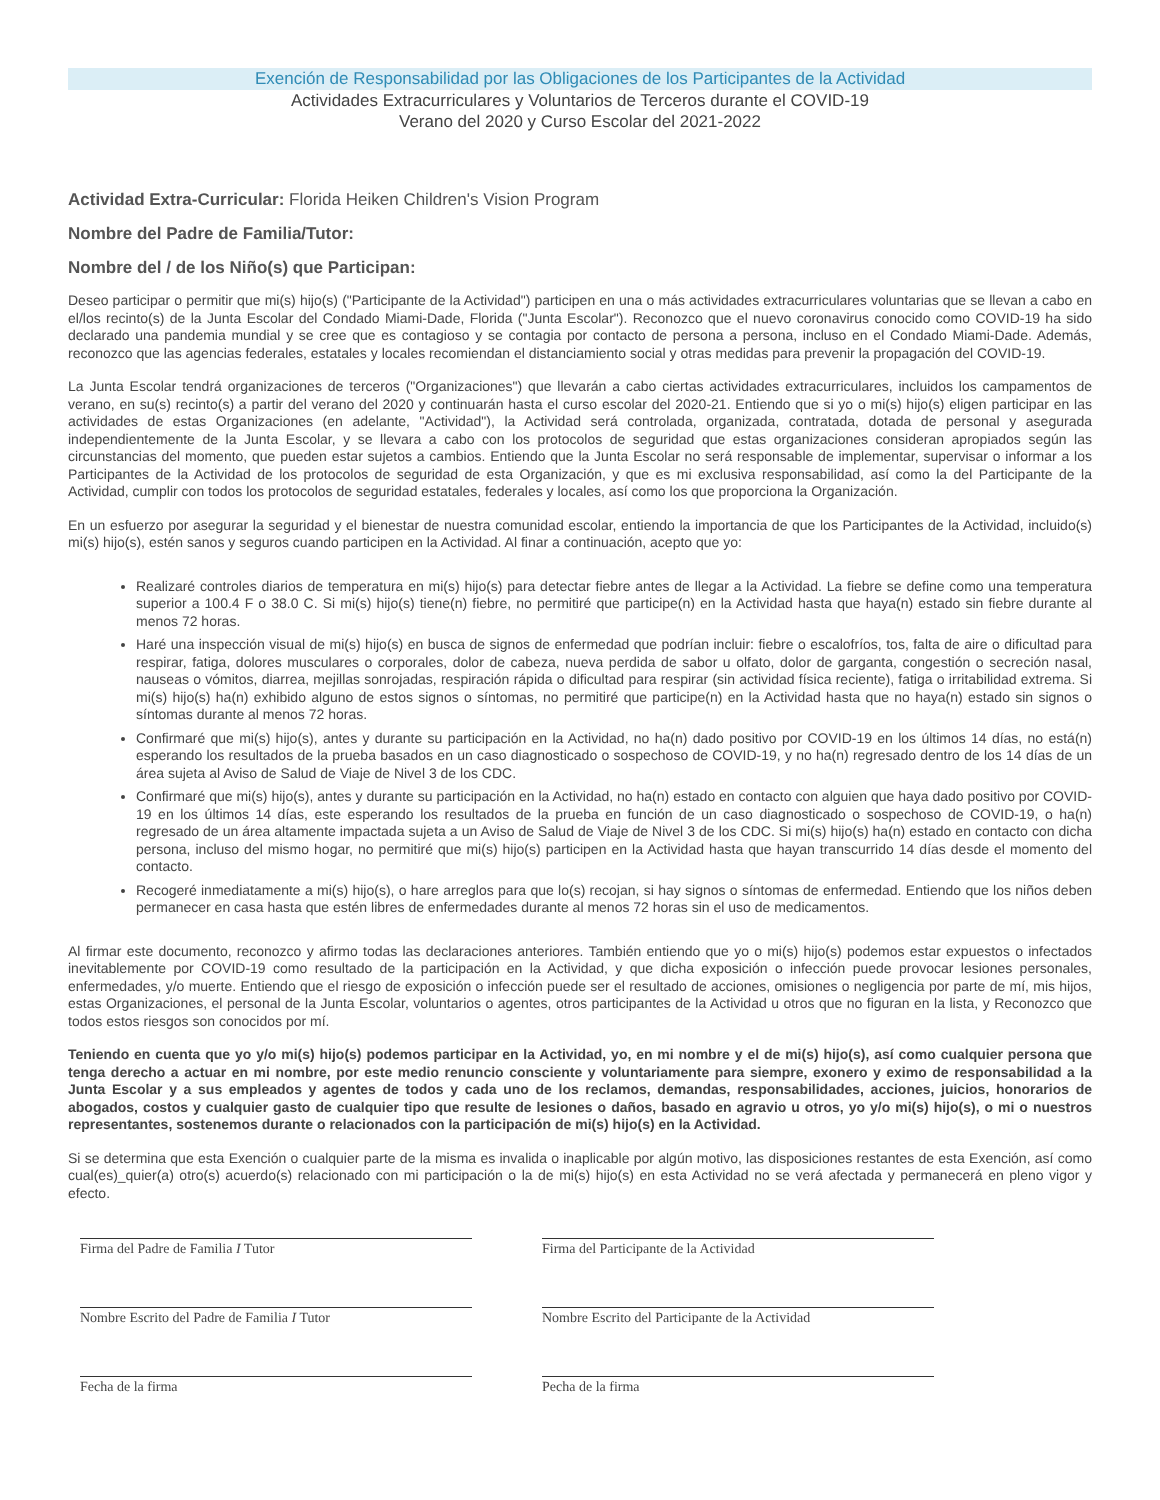Exención de Responsabilidad por las Obligaciones de los Participantes de la Actividad
Actividades Extracurriculares y Voluntarios de Terceros durante el COVID-19
Verano del 2020 y Curso Escolar del 2021-2022
Actividad Extra-Curricular: Florida Heiken Children's Vision Program
Nombre del Padre de Familia/Tutor:
Nombre del / de los Niño(s) que Participan:
Deseo participar o permitir que mi(s) hijo(s) ("Participante de la Actividad") participen en una o más actividades extracurriculares voluntarias que se llevan a cabo en el/los recinto(s) de la Junta Escolar del Condado Miami-Dade, Florida ("Junta Escolar"). Reconozco que el nuevo coronavirus conocido como COVID-19 ha sido declarado una pandemia mundial y se cree que es contagioso y se contagia por contacto de persona a persona, incluso en el Condado Miami-Dade. Además, reconozco que las agencias federales, estatales y locales recomiendan el distanciamiento social y otras medidas para prevenir la propagación del COVID-19.
La Junta Escolar tendrá organizaciones de terceros ("Organizaciones") que llevarán a cabo ciertas actividades extracurriculares, incluidos los campamentos de verano, en su(s) recinto(s) a partir del verano del 2020 y continuarán hasta el curso escolar del 2020-21. Entiendo que si yo o mi(s) hijo(s) eligen participar en las actividades de estas Organizaciones (en adelante, "Actividad"), la Actividad será controlada, organizada, contratada, dotada de personal y asegurada independientemente de la Junta Escolar, y se llevara a cabo con los protocolos de seguridad que estas organizaciones consideran apropiados según las circunstancias del momento, que pueden estar sujetos a cambios. Entiendo que la Junta Escolar no será responsable de implementar, supervisar o informar a los Participantes de la Actividad de los protocolos de seguridad de esta Organización, y que es mi exclusiva responsabilidad, así como la del Participante de la Actividad, cumplir con todos los protocolos de seguridad estatales, federales y locales, así como los que proporciona la Organización.
En un esfuerzo por asegurar la seguridad y el bienestar de nuestra comunidad escolar, entiendo la importancia de que los Participantes de la Actividad, incluido(s) mi(s) hijo(s), estén sanos y seguros cuando participen en la Actividad. Al finar a continuación, acepto que yo:
Realizaré controles diarios de temperatura en mi(s) hijo(s) para detectar fiebre antes de llegar a la Actividad. La fiebre se define como una temperatura superior a 100.4 F o 38.0 C. Si mi(s) hijo(s) tiene(n) fiebre, no permitiré que participe(n) en la Actividad hasta que haya(n) estado sin fiebre durante al menos 72 horas.
Haré una inspección visual de mi(s) hijo(s) en busca de signos de enfermedad que podrían incluir: fiebre o escalofríos, tos, falta de aire o dificultad para respirar, fatiga, dolores musculares o corporales, dolor de cabeza, nueva perdida de sabor u olfato, dolor de garganta, congestión o secreción nasal, nauseas o vómitos, diarrea, mejillas sonrojadas, respiración rápida o dificultad para respirar (sin actividad física reciente), fatiga o irritabilidad extrema. Si mi(s) hijo(s) ha(n) exhibido alguno de estos signos o síntomas, no permitiré que participe(n) en la Actividad hasta que no haya(n) estado sin signos o síntomas durante al menos 72 horas.
Confirmaré que mi(s) hijo(s), antes y durante su participación en la Actividad, no ha(n) dado positivo por COVID-19 en los últimos 14 días, no está(n) esperando los resultados de la prueba basados en un caso diagnosticado o sospechoso de COVID-19, y no ha(n) regresado dentro de los 14 días de un área sujeta al Aviso de Salud de Viaje de Nivel 3 de los CDC.
Confirmaré que mi(s) hijo(s), antes y durante su participación en la Actividad, no ha(n) estado en contacto con alguien que haya dado positivo por COVID-19 en los últimos 14 días, este esperando los resultados de la prueba en función de un caso diagnosticado o sospechoso de COVID-19, o ha(n) regresado de un área altamente impactada sujeta a un Aviso de Salud de Viaje de Nivel 3 de los CDC. Si mi(s) hijo(s) ha(n) estado en contacto con dicha persona, incluso del mismo hogar, no permitiré que mi(s) hijo(s) participen en la Actividad hasta que hayan transcurrido 14 días desde el momento del contacto.
Recogeré inmediatamente a mi(s) hijo(s), o hare arreglos para que lo(s) recojan, si hay signos o síntomas de enfermedad. Entiendo que los niños deben permanecer en casa hasta que estén libres de enfermedades durante al menos 72 horas sin el uso de medicamentos.
Al firmar este documento, reconozco y afirmo todas las declaraciones anteriores. También entiendo que yo o mi(s) hijo(s) podemos estar expuestos o infectados inevitablemente por COVID-19 como resultado de la participación en la Actividad, y que dicha exposición o infección puede provocar lesiones personales, enfermedades, y/o muerte. Entiendo que el riesgo de exposición o infección puede ser el resultado de acciones, omisiones o negligencia por parte de mí, mis hijos, estas Organizaciones, el personal de la Junta Escolar, voluntarios o agentes, otros participantes de la Actividad u otros que no figuran en la lista, y Reconozco que todos estos riesgos son conocidos por mí.
Teniendo en cuenta que yo y/o mi(s) hijo(s) podemos participar en la Actividad, yo, en mi nombre y el de mi(s) hijo(s), así como cualquier persona que tenga derecho a actuar en mi nombre, por este medio renuncio consciente y voluntariamente para siempre, exonero y eximo de responsabilidad a la Junta Escolar y a sus empleados y agentes de todos y cada uno de los reclamos, demandas, responsabilidades, acciones, juicios, honorarios de abogados, costos y cualquier gasto de cualquier tipo que resulte de lesiones o daños, basado en agravio u otros, yo y/o mi(s) hijo(s), o mi o nuestros representantes, sostenemos durante o relacionados con la participación de mi(s) hijo(s) en la Actividad.
Si se determina que esta Exención o cualquier parte de la misma es invalida o inaplicable por algún motivo, las disposiciones restantes de esta Exención, así como cual(es)_quier(a) otro(s) acuerdo(s) relacionado con mi participación o la de mi(s) hijo(s) en esta Actividad no se verá afectada y permanecerá en pleno vigor y efecto.
Firma del Padre de Familia I Tutor
Firma del Participante de la Actividad
Nombre Escrito del Padre de Familia I Tutor
Nombre Escrito del Participante de la Actividad
Fecha de la firma
Pecha de la firma